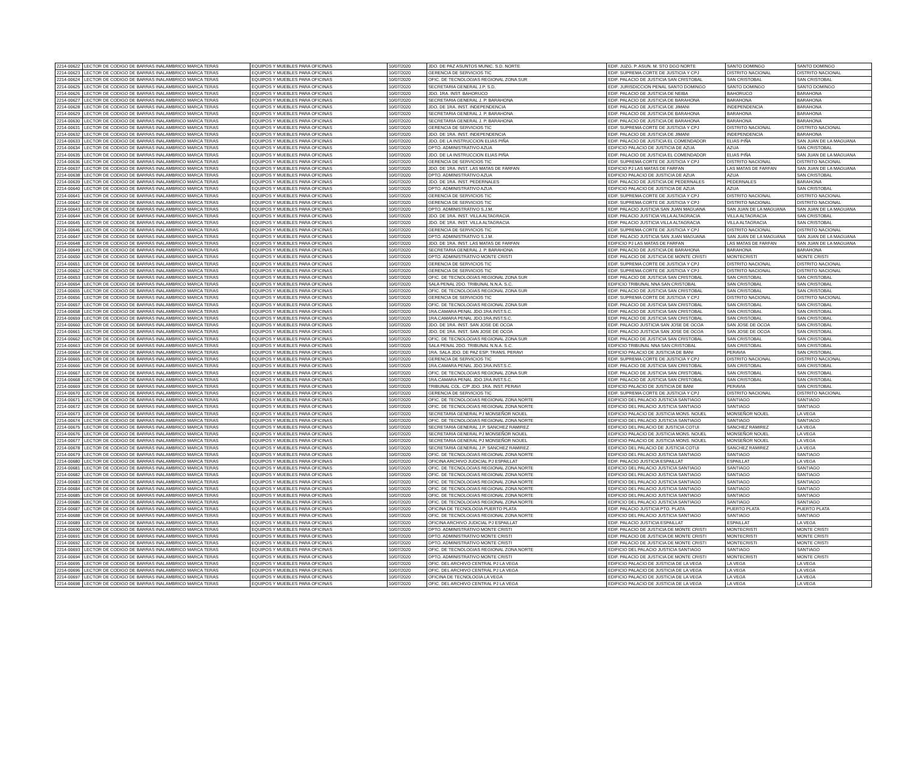| 2214-00622 | LECTOR DE CODIGO DE BARRAS INALAMBRICO MARCA TERAS | EQUIPOS Y MUEBLES PARA OFICINAS | 10/07/2020 | JDO. DE PAZ ASUNTOS MUNIC. S.D. NORTE | EDIF. JUZG. P. ASUN. M. STO DGO NORTE | SANTO DOMINGO | SANTO DOMINGO |
| 2214-00623 | LECTOR DE CODIGO DE BARRAS INALAMBRICO MARCA TERAS | EQUIPOS Y MUEBLES PARA OFICINAS | 10/07/2020 | GERENCIA DE SERVICIOS TIC | EDIF. SUPREMA CORTE DE JUSTICIA Y CPJ | DISTRITO NACIONAL | DISTRITO NACIONAL |
| 2214-00624 | LECTOR DE CODIGO DE BARRAS INALAMBRICO MARCA TERAS | EQUIPOS Y MUEBLES PARA OFICINAS | 10/07/2020 | OFIC. DE TECNOLOGIAS REGIONAL ZONA SUR | EDIF. PALACIO DE JUSTICIA SAN CRISTOBAL | SAN CRISTOBAL | SAN CRISTOBAL |
| 2214-00625 | LECTOR DE CODIGO DE BARRAS INALAMBRICO MARCA TERAS | EQUIPOS Y MUEBLES PARA OFICINAS | 10/07/2020 | SECRETARIA GENERAL J.P. S.D. | EDIF. JURISDICCION PENAL SANTO DOMINGO | SANTO DOMINGO | SANTO DOMINGO |
| 2214-00626 | LECTOR DE CODIGO DE BARRAS INALAMBRICO MARCA TERAS | EQUIPOS Y MUEBLES PARA OFICINAS | 10/07/2020 | JDO. 1RA. INST. BAHORUCO | EDIF. PALACIO DE JUSTICIA DE NEIBA | BAHORUCO | BARAHONA |
| 2214-00627 | LECTOR DE CODIGO DE BARRAS INALAMBRICO MARCA TERAS | EQUIPOS Y MUEBLES PARA OFICINAS | 10/07/2020 | SECRETARIA GENERAL J. P. BARAHONA | EDIF. PALACIO DE JUSTICIA DE BARAHONA | BARAHONA | BARAHONA |
| 2214-00628 | LECTOR DE CODIGO DE BARRAS INALAMBRICO MARCA TERAS | EQUIPOS Y MUEBLES PARA OFICINAS | 10/07/2020 | JDO. DE 1RA. INST. INDEPENDENCIA | EDIF. PALACIO DE JUSTICIA DE JIMANI | INDEPENDENCIA | BARAHONA |
| 2214-00629 | LECTOR DE CODIGO DE BARRAS INALAMBRICO MARCA TERAS | EQUIPOS Y MUEBLES PARA OFICINAS | 10/07/2020 | SECRETARIA GENERAL J. P. BARAHONA | EDIF. PALACIO DE JUSTICIA DE BARAHONA | BARAHONA | BARAHONA |
| 2214-00630 | LECTOR DE CODIGO DE BARRAS INALAMBRICO MARCA TERAS | EQUIPOS Y MUEBLES PARA OFICINAS | 10/07/2020 | SECRETARIA GENERAL J. P. BARAHONA | EDIF. PALACIO DE JUSTICIA DE BARAHONA | BARAHONA | BARAHONA |
| 2214-00631 | LECTOR DE CODIGO DE BARRAS INALAMBRICO MARCA TERAS | EQUIPOS Y MUEBLES PARA OFICINAS | 10/07/2020 | GERENCIA DE SERVICIOS TIC | EDIF. SUPREMA CORTE DE JUSTICIA Y CPJ | DISTRITO NACIONAL | DISTRITO NACIONAL |
| 2214-00632 | LECTOR DE CODIGO DE BARRAS INALAMBRICO MARCA TERAS | EQUIPOS Y MUEBLES PARA OFICINAS | 10/07/2020 | JDO. DE 1RA. INST. INDEPENDENCIA | EDIF. PALACIO DE JUSTICIA DE JIMANI | INDEPENDENCIA | BARAHONA |
| 2214-00633 | LECTOR DE CODIGO DE BARRAS INALAMBRICO MARCA TERAS | EQUIPOS Y MUEBLES PARA OFICINAS | 10/07/2020 | JDO. DE LA INSTRUCCION ELIAS PIÑA | EDIF. PALACIO DE JUSTICIA EL COMENDADOR | ELIAS PIÑA | SAN JUAN DE LA MAGUANA |
| 2214-00634 | LECTOR DE CODIGO DE BARRAS INALAMBRICO MARCA TERAS | EQUIPOS Y MUEBLES PARA OFICINAS | 10/07/2020 | DPTO. ADMINISTRATIVO AZUA | EDIFICIO PALACIO DE JUSTICIA DE AZUA | AZUA | SAN CRISTOBAL |
| 2214-00635 | LECTOR DE CODIGO DE BARRAS INALAMBRICO MARCA TERAS | EQUIPOS Y MUEBLES PARA OFICINAS | 10/07/2020 | JDO. DE LA INSTRUCCION ELIAS PIÑA | EDIF. PALACIO DE JUSTICIA EL COMENDADOR | ELIAS PIÑA | SAN JUAN DE LA MAGUANA |
| 2214-00636 | LECTOR DE CODIGO DE BARRAS INALAMBRICO MARCA TERAS | EQUIPOS Y MUEBLES PARA OFICINAS | 10/07/2020 | GERENCIA DE SERVICIOS TIC | EDIF. SUPREMA CORTE DE JUSTICIA Y CPJ | DISTRITO NACIONAL | DISTRITO NACIONAL |
| 2214-00637 | LECTOR DE CODIGO DE BARRAS INALAMBRICO MARCA TERAS | EQUIPOS Y MUEBLES PARA OFICINAS | 10/07/2020 | JDO. DE 1RA. INST. LAS MATAS DE FARFAN | EDIFICIO PJ LAS MATAS DE FARFAN | LAS MATAS DE FARFAN | SAN JUAN DE LA MAGUANA |
| 2214-00638 | LECTOR DE CODIGO DE BARRAS INALAMBRICO MARCA TERAS | EQUIPOS Y MUEBLES PARA OFICINAS | 10/07/2020 | DPTO. ADMINISTRATIVO AZUA | EDIFICIO PALACIO DE JUSTICIA DE AZUA | AZUA | SAN CRISTOBAL |
| 2214-00639 | LECTOR DE CODIGO DE BARRAS INALAMBRICO MARCA TERAS | EQUIPOS Y MUEBLES PARA OFICINAS | 10/07/2020 | JDO. DE 1RA. INST. PEDERNALES | EDIF. PALACIO DE JUSTICIA DE PEDERNALES | PEDERNALES | BARAHONA |
| 2214-00640 | LECTOR DE CODIGO DE BARRAS INALAMBRICO MARCA TERAS | EQUIPOS Y MUEBLES PARA OFICINAS | 10/07/2020 | DPTO. ADMINISTRATIVO AZUA | EDIFICIO PALACIO DE JUSTICIA DE AZUA | AZUA | SAN CRISTOBAL |
| 2214-00641 | LECTOR DE CODIGO DE BARRAS INALAMBRICO MARCA TERAS | EQUIPOS Y MUEBLES PARA OFICINAS | 10/07/2020 | GERENCIA DE SERVICIOS TIC | EDIF. SUPREMA CORTE DE JUSTICIA Y CPJ | DISTRITO NACIONAL | DISTRITO NACIONAL |
| 2214-00642 | LECTOR DE CODIGO DE BARRAS INALAMBRICO MARCA TERAS | EQUIPOS Y MUEBLES PARA OFICINAS | 10/07/2020 | GERENCIA DE SERVICIOS TIC | EDIF. SUPREMA CORTE DE JUSTICIA Y CPJ | DISTRITO NACIONAL | DISTRITO NACIONAL |
| 2214-00643 | LECTOR DE CODIGO DE BARRAS INALAMBRICO MARCA TERAS | EQUIPOS Y MUEBLES PARA OFICINAS | 10/07/2020 | DPTO. ADMINISTRATIVO S.J.M. | EDIF. PALACIO JUSTICIA SAN JUAN MAGUANA | SAN JUAN DE LA MAGUANA | SAN JUAN DE LA MAGUANA |
| 2214-00644 | LECTOR DE CODIGO DE BARRAS INALAMBRICO MARCA TERAS | EQUIPOS Y MUEBLES PARA OFICINAS | 10/07/2020 | JDO. DE 1RA. INST. VILLA ALTAGRACIA | EDIF. PALACIO JUSTICIA VILLA ALTAGRACIA | VILLA ALTAGRACIA | SAN CRISTOBAL |
| 2214-00645 | LECTOR DE CODIGO DE BARRAS INALAMBRICO MARCA TERAS | EQUIPOS Y MUEBLES PARA OFICINAS | 10/07/2020 | JDO. DE 1RA. INST. VILLA ALTAGRACIA | EDIF. PALACIO JUSTICIA VILLA ALTAGRACIA | VILLA ALTAGRACIA | SAN CRISTOBAL |
| 2214-00646 | LECTOR DE CODIGO DE BARRAS INALAMBRICO MARCA TERAS | EQUIPOS Y MUEBLES PARA OFICINAS | 10/07/2020 | GERENCIA DE SERVICIOS TIC | EDIF. SUPREMA CORTE DE JUSTICIA Y CPJ | DISTRITO NACIONAL | DISTRITO NACIONAL |
| 2214-00647 | LECTOR DE CODIGO DE BARRAS INALAMBRICO MARCA TERAS | EQUIPOS Y MUEBLES PARA OFICINAS | 10/07/2020 | DPTO. ADMINISTRATIVO S.J.M. | EDIF. PALACIO JUSTICIA SAN JUAN MAGUANA | SAN JUAN DE LA MAGUANA | SAN JUAN DE LA MAGUANA |
| 2214-00648 | LECTOR DE CODIGO DE BARRAS INALAMBRICO MARCA TERAS | EQUIPOS Y MUEBLES PARA OFICINAS | 10/07/2020 | JDO. DE 1RA. INST. LAS MATAS DE FARFAN | EDIFICIO PJ LAS MATAS DE FARFAN | LAS MATAS DE FARFAN | SAN JUAN DE LA MAGUANA |
| 2214-00649 | LECTOR DE CODIGO DE BARRAS INALAMBRICO MARCA TERAS | EQUIPOS Y MUEBLES PARA OFICINAS | 10/07/2020 | SECRETARIA GENERAL J. P. BARAHONA | EDIF. PALACIO DE JUSTICIA DE BARAHONA | BARAHONA | BARAHONA |
| 2214-00650 | LECTOR DE CODIGO DE BARRAS INALAMBRICO MARCA TERAS | EQUIPOS Y MUEBLES PARA OFICINAS | 10/07/2020 | DPTO. ADMINISTRATIVO MONTE CRISTI | EDIF. PALACIO DE JUSTICIA DE MONTE CRISTI | MONTECRISTI | MONTE CRISTI |
| 2214-00651 | LECTOR DE CODIGO DE BARRAS INALAMBRICO MARCA TERAS | EQUIPOS Y MUEBLES PARA OFICINAS | 10/07/2020 | GERENCIA DE SERVICIOS TIC | EDIF. SUPREMA CORTE DE JUSTICIA Y CPJ | DISTRITO NACIONAL | DISTRITO NACIONAL |
| 2214-00652 | LECTOR DE CODIGO DE BARRAS INALAMBRICO MARCA TERAS | EQUIPOS Y MUEBLES PARA OFICINAS | 10/07/2020 | GERENCIA DE SERVICIOS TIC | EDIF. SUPREMA CORTE DE JUSTICIA Y CPJ | DISTRITO NACIONAL | DISTRITO NACIONAL |
| 2214-00653 | LECTOR DE CODIGO DE BARRAS INALAMBRICO MARCA TERAS | EQUIPOS Y MUEBLES PARA OFICINAS | 10/07/2020 | OFIC. DE TECNOLOGIAS REGIONAL ZONA SUR | EDIF. PALACIO DE JUSTICIA SAN CRISTOBAL | SAN CRISTOBAL | SAN CRISTOBAL |
| 2214-00654 | LECTOR DE CODIGO DE BARRAS INALAMBRICO MARCA TERAS | EQUIPOS Y MUEBLES PARA OFICINAS | 10/07/2020 | SALA PENAL 2DO. TRIBUNAL N.N.A. S.C. | EDIFICIO TRIBUNAL NNA SAN CRISTOBAL | SAN CRISTOBAL | SAN CRISTOBAL |
| 2214-00655 | LECTOR DE CODIGO DE BARRAS INALAMBRICO MARCA TERAS | EQUIPOS Y MUEBLES PARA OFICINAS | 10/07/2020 | OFIC. DE TECNOLOGIAS REGIONAL ZONA SUR | EDIF. PALACIO DE JUSTICIA SAN CRISTOBAL | SAN CRISTOBAL | SAN CRISTOBAL |
| 2214-00656 | LECTOR DE CODIGO DE BARRAS INALAMBRICO MARCA TERAS | EQUIPOS Y MUEBLES PARA OFICINAS | 10/07/2020 | GERENCIA DE SERVICIOS TIC | EDIF. SUPREMA CORTE DE JUSTICIA Y CPJ | DISTRITO NACIONAL | DISTRITO NACIONAL |
| 2214-00657 | LECTOR DE CODIGO DE BARRAS INALAMBRICO MARCA TERAS | EQUIPOS Y MUEBLES PARA OFICINAS | 10/07/2020 | OFIC. DE TECNOLOGIAS REGIONAL ZONA SUR | EDIF. PALACIO DE JUSTICIA SAN CRISTOBAL | SAN CRISTOBAL | SAN CRISTOBAL |
| 2214-00658 | LECTOR DE CODIGO DE BARRAS INALAMBRICO MARCA TERAS | EQUIPOS Y MUEBLES PARA OFICINAS | 10/07/2020 | 1RA.CAMARA PENAL JDO.1RA.INST.S.C. | EDIF. PALACIO DE JUSTICIA SAN CRISTOBAL | SAN CRISTOBAL | SAN CRISTOBAL |
| 2214-00659 | LECTOR DE CODIGO DE BARRAS INALAMBRICO MARCA TERAS | EQUIPOS Y MUEBLES PARA OFICINAS | 10/07/2020 | 1RA.CAMARA PENAL JDO.1RA.INST.S.C. | EDIF. PALACIO DE JUSTICIA SAN CRISTOBAL | SAN CRISTOBAL | SAN CRISTOBAL |
| 2214-00660 | LECTOR DE CODIGO DE BARRAS INALAMBRICO MARCA TERAS | EQUIPOS Y MUEBLES PARA OFICINAS | 10/07/2020 | JDO. DE 1RA. INST. SAN JOSE DE OCOA | EDIF. PALACIO JUSTICIA SAN JOSE DE OCOA | SAN JOSE DE OCOA | SAN CRISTOBAL |
| 2214-00661 | LECTOR DE CODIGO DE BARRAS INALAMBRICO MARCA TERAS | EQUIPOS Y MUEBLES PARA OFICINAS | 10/07/2020 | JDO. DE 1RA. INST. SAN JOSE DE OCOA | EDIF. PALACIO JUSTICIA SAN JOSE DE OCOA | SAN JOSE DE OCOA | SAN CRISTOBAL |
| 2214-00662 | LECTOR DE CODIGO DE BARRAS INALAMBRICO MARCA TERAS | EQUIPOS Y MUEBLES PARA OFICINAS | 10/07/2020 | OFIC. DE TECNOLOGIAS REGIONAL ZONA SUR | EDIF. PALACIO DE JUSTICIA SAN CRISTOBAL | SAN CRISTOBAL | SAN CRISTOBAL |
| 2214-00663 | LECTOR DE CODIGO DE BARRAS INALAMBRICO MARCA TERAS | EQUIPOS Y MUEBLES PARA OFICINAS | 10/07/2020 | SALA PENAL 2DO. TRIBUNAL N.N.A. S.C. | EDIFICIO TRIBUNAL NNA SAN CRISTOBAL | SAN CRISTOBAL | SAN CRISTOBAL |
| 2214-00664 | LECTOR DE CODIGO DE BARRAS INALAMBRICO MARCA TERAS | EQUIPOS Y MUEBLES PARA OFICINAS | 10/07/2020 | 1RA. SALA JDO. DE PAZ ESP. TRANS. PERAVI | EDIFICIO PALACIO DE JUSTICIA DE BANI | PERAVIA | SAN CRISTOBAL |
| 2214-00665 | LECTOR DE CODIGO DE BARRAS INALAMBRICO MARCA TERAS | EQUIPOS Y MUEBLES PARA OFICINAS | 10/07/2020 | GERENCIA DE SERVICIOS TIC | EDIF. SUPREMA CORTE DE JUSTICIA Y CPJ | DISTRITO NACIONAL | DISTRITO NACIONAL |
| 2214-00666 | LECTOR DE CODIGO DE BARRAS INALAMBRICO MARCA TERAS | EQUIPOS Y MUEBLES PARA OFICINAS | 10/07/2020 | 1RA.CAMARA PENAL JDO.1RA.INST.S.C. | EDIF. PALACIO DE JUSTICIA SAN CRISTOBAL | SAN CRISTOBAL | SAN CRISTOBAL |
| 2214-00667 | LECTOR DE CODIGO DE BARRAS INALAMBRICO MARCA TERAS | EQUIPOS Y MUEBLES PARA OFICINAS | 10/07/2020 | OFIC. DE TECNOLOGIAS REGIONAL ZONA SUR | EDIF. PALACIO DE JUSTICIA SAN CRISTOBAL | SAN CRISTOBAL | SAN CRISTOBAL |
| 2214-00668 | LECTOR DE CODIGO DE BARRAS INALAMBRICO MARCA TERAS | EQUIPOS Y MUEBLES PARA OFICINAS | 10/07/2020 | 1RA.CAMARA PENAL JDO.1RA.INST.S.C. | EDIF. PALACIO DE JUSTICIA SAN CRISTOBAL | SAN CRISTOBAL | SAN CRISTOBAL |
| 2214-00669 | LECTOR DE CODIGO DE BARRAS INALAMBRICO MARCA TERAS | EQUIPOS Y MUEBLES PARA OFICINAS | 10/07/2020 | TRIBUNAL COL. C/P JDO. 1RA. INST. PERAVI | EDIFICIO PALACIO DE JUSTICIA DE BANI | PERAVIA | SAN CRISTOBAL |
| 2214-00670 | LECTOR DE CODIGO DE BARRAS INALAMBRICO MARCA TERAS | EQUIPOS Y MUEBLES PARA OFICINAS | 10/07/2020 | GERENCIA DE SERVICIOS TIC | EDIF. SUPREMA CORTE DE JUSTICIA Y CPJ | DISTRITO NACIONAL | DISTRITO NACIONAL |
| 2214-00671 | LECTOR DE CODIGO DE BARRAS INALAMBRICO MARCA TERAS | EQUIPOS Y MUEBLES PARA OFICINAS | 10/07/2020 | OFIC. DE TECNOLOGIAS REGIONAL ZONA NORTE | EDIFICIO DEL PALACIO JUSTICIA SANTIAGO | SANTIAGO | SANTIAGO |
| 2214-00672 | LECTOR DE CODIGO DE BARRAS INALAMBRICO MARCA TERAS | EQUIPOS Y MUEBLES PARA OFICINAS | 10/07/2020 | OFIC. DE TECNOLOGIAS REGIONAL ZONA NORTE | EDIFICIO DEL PALACIO JUSTICIA SANTIAGO | SANTIAGO | SANTIAGO |
| 2214-00673 | LECTOR DE CODIGO DE BARRAS INALAMBRICO MARCA TERAS | EQUIPOS Y MUEBLES PARA OFICINAS | 10/07/2020 | SECRETARIA GENERAL PJ MONSEÑOR NOUEL | EDIFICIO PALACIO DE JUSTICIA MONS. NOUEL | MONSEÑOR NOUEL | LA VEGA |
| 2214-00674 | LECTOR DE CODIGO DE BARRAS INALAMBRICO MARCA TERAS | EQUIPOS Y MUEBLES PARA OFICINAS | 10/07/2020 | OFIC. DE TECNOLOGIAS REGIONAL ZONA NORTE | EDIFICIO DEL PALACIO JUSTICIA SANTIAGO | SANTIAGO | SANTIAGO |
| 2214-00675 | LECTOR DE CODIGO DE BARRAS INALAMBRICO MARCA TERAS | EQUIPOS Y MUEBLES PARA OFICINAS | 10/07/2020 | SECRETARIA GENERAL J.P. SANCHEZ RAMIREZ | EDIFICIO DEL PALACIO DE JUSTICIA COTUI | SANCHEZ RAMIREZ | LA VEGA |
| 2214-00676 | LECTOR DE CODIGO DE BARRAS INALAMBRICO MARCA TERAS | EQUIPOS Y MUEBLES PARA OFICINAS | 10/07/2020 | SECRETARIA GENERAL PJ MONSEÑOR NOUEL | EDIFICIO PALACIO DE JUSTICIA MONS. NOUEL | MONSEÑOR NOUEL | LA VEGA |
| 2214-00677 | LECTOR DE CODIGO DE BARRAS INALAMBRICO MARCA TERAS | EQUIPOS Y MUEBLES PARA OFICINAS | 10/07/2020 | SECRETARIA GENERAL PJ MONSEÑOR NOUEL | EDIFICIO PALACIO DE JUSTICIA MONS. NOUEL | MONSEÑOR NOUEL | LA VEGA |
| 2214-00678 | LECTOR DE CODIGO DE BARRAS INALAMBRICO MARCA TERAS | EQUIPOS Y MUEBLES PARA OFICINAS | 10/07/2020 | SECRETARIA GENERAL J.P. SANCHEZ RAMIREZ | EDIFICIO DEL PALACIO DE JUSTICIA COTUI | SANCHEZ RAMIREZ | LA VEGA |
| 2214-00679 | LECTOR DE CODIGO DE BARRAS INALAMBRICO MARCA TERAS | EQUIPOS Y MUEBLES PARA OFICINAS | 10/07/2020 | OFIC. DE TECNOLOGIAS REGIONAL ZONA NORTE | EDIFICIO DEL PALACIO JUSTICIA SANTIAGO | SANTIAGO | SANTIAGO |
| 2214-00680 | LECTOR DE CODIGO DE BARRAS INALAMBRICO MARCA TERAS | EQUIPOS Y MUEBLES PARA OFICINAS | 10/07/2020 | OFICINA ARCHIVO JUDICIAL PJ ESPAILLAT | EDIF. PALACIO JUSTICIA ESPAILLAT | ESPAILLAT | LA VEGA |
| 2214-00681 | LECTOR DE CODIGO DE BARRAS INALAMBRICO MARCA TERAS | EQUIPOS Y MUEBLES PARA OFICINAS | 10/07/2020 | OFIC. DE TECNOLOGIAS REGIONAL ZONA NORTE | EDIFICIO DEL PALACIO JUSTICIA SANTIAGO | SANTIAGO | SANTIAGO |
| 2214-00682 | LECTOR DE CODIGO DE BARRAS INALAMBRICO MARCA TERAS | EQUIPOS Y MUEBLES PARA OFICINAS | 10/07/2020 | OFIC. DE TECNOLOGIAS REGIONAL ZONA NORTE | EDIFICIO DEL PALACIO JUSTICIA SANTIAGO | SANTIAGO | SANTIAGO |
| 2214-00683 | LECTOR DE CODIGO DE BARRAS INALAMBRICO MARCA TERAS | EQUIPOS Y MUEBLES PARA OFICINAS | 10/07/2020 | OFIC. DE TECNOLOGIAS REGIONAL ZONA NORTE | EDIFICIO DEL PALACIO JUSTICIA SANTIAGO | SANTIAGO | SANTIAGO |
| 2214-00684 | LECTOR DE CODIGO DE BARRAS INALAMBRICO MARCA TERAS | EQUIPOS Y MUEBLES PARA OFICINAS | 10/07/2020 | OFIC. DE TECNOLOGIAS REGIONAL ZONA NORTE | EDIFICIO DEL PALACIO JUSTICIA SANTIAGO | SANTIAGO | SANTIAGO |
| 2214-00685 | LECTOR DE CODIGO DE BARRAS INALAMBRICO MARCA TERAS | EQUIPOS Y MUEBLES PARA OFICINAS | 10/07/2020 | OFIC. DE TECNOLOGIAS REGIONAL ZONA NORTE | EDIFICIO DEL PALACIO JUSTICIA SANTIAGO | SANTIAGO | SANTIAGO |
| 2214-00686 | LECTOR DE CODIGO DE BARRAS INALAMBRICO MARCA TERAS | EQUIPOS Y MUEBLES PARA OFICINAS | 10/07/2020 | OFIC. DE TECNOLOGIAS REGIONAL ZONA NORTE | EDIFICIO DEL PALACIO JUSTICIA SANTIAGO | SANTIAGO | SANTIAGO |
| 2214-00687 | LECTOR DE CODIGO DE BARRAS INALAMBRICO MARCA TERAS | EQUIPOS Y MUEBLES PARA OFICINAS | 10/07/2020 | OFICINA DE TECNOLOGIA PUERTO PLATA | EDIF. PALACIO JUSTICIA PTO. PLATA | PUERTO PLATA | PUERTO PLATA |
| 2214-00688 | LECTOR DE CODIGO DE BARRAS INALAMBRICO MARCA TERAS | EQUIPOS Y MUEBLES PARA OFICINAS | 10/07/2020 | OFIC. DE TECNOLOGIAS REGIONAL ZONA NORTE | EDIFICIO DEL PALACIO JUSTICIA SANTIAGO | SANTIAGO | SANTIAGO |
| 2214-00689 | LECTOR DE CODIGO DE BARRAS INALAMBRICO MARCA TERAS | EQUIPOS Y MUEBLES PARA OFICINAS | 10/07/2020 | OFICINA ARCHIVO JUDICIAL PJ ESPAILLAT | EDIF. PALACIO JUSTICIA ESPAILLAT | ESPAILLAT | LA VEGA |
| 2214-00690 | LECTOR DE CODIGO DE BARRAS INALAMBRICO MARCA TERAS | EQUIPOS Y MUEBLES PARA OFICINAS | 10/07/2020 | DPTO. ADMINISTRATIVO MONTE CRISTI | EDIF. PALACIO DE JUSTICIA DE MONTE CRISTI | MONTECRISTI | MONTE CRISTI |
| 2214-00691 | LECTOR DE CODIGO DE BARRAS INALAMBRICO MARCA TERAS | EQUIPOS Y MUEBLES PARA OFICINAS | 10/07/2020 | DPTO. ADMINISTRATIVO MONTE CRISTI | EDIF. PALACIO DE JUSTICIA DE MONTE CRISTI | MONTECRISTI | MONTE CRISTI |
| 2214-00692 | LECTOR DE CODIGO DE BARRAS INALAMBRICO MARCA TERAS | EQUIPOS Y MUEBLES PARA OFICINAS | 10/07/2020 | DPTO. ADMINISTRATIVO MONTE CRISTI | EDIF. PALACIO DE JUSTICIA DE MONTE CRISTI | MONTECRISTI | MONTE CRISTI |
| 2214-00693 | LECTOR DE CODIGO DE BARRAS INALAMBRICO MARCA TERAS | EQUIPOS Y MUEBLES PARA OFICINAS | 10/07/2020 | OFIC. DE TECNOLOGIAS REGIONAL ZONA NORTE | EDIFICIO DEL PALACIO JUSTICIA SANTIAGO | SANTIAGO | SANTIAGO |
| 2214-00694 | LECTOR DE CODIGO DE BARRAS INALAMBRICO MARCA TERAS | EQUIPOS Y MUEBLES PARA OFICINAS | 10/07/2020 | DPTO. ADMINISTRATIVO MONTE CRISTI | EDIF. PALACIO DE JUSTICIA DE MONTE CRISTI | MONTECRISTI | MONTE CRISTI |
| 2214-00695 | LECTOR DE CODIGO DE BARRAS INALAMBRICO MARCA TERAS | EQUIPOS Y MUEBLES PARA OFICINAS | 10/07/2020 | OFIC. DEL ARCHIVO CENTRAL PJ LA VEGA | EDIFICIO PALACIO DE JUSTICIA DE LA VEGA | LA VEGA | LA VEGA |
| 2214-00696 | LECTOR DE CODIGO DE BARRAS INALAMBRICO MARCA TERAS | EQUIPOS Y MUEBLES PARA OFICINAS | 10/07/2020 | OFIC. DEL ARCHIVO CENTRAL PJ LA VEGA | EDIFICIO PALACIO DE JUSTICIA DE LA VEGA | LA VEGA | LA VEGA |
| 2214-00697 | LECTOR DE CODIGO DE BARRAS INALAMBRICO MARCA TERAS | EQUIPOS Y MUEBLES PARA OFICINAS | 10/07/2020 | OFICINA DE TECNOLOGIA LA VEGA | EDIFICIO PALACIO DE JUSTICIA DE LA VEGA | LA VEGA | LA VEGA |
| 2214-00698 | LECTOR DE CODIGO DE BARRAS INALAMBRICO MARCA TERAS | EQUIPOS Y MUEBLES PARA OFICINAS | 10/07/2020 | OFIC. DEL ARCHIVO CENTRAL PJ LA VEGA | EDIFICIO PALACIO DE JUSTICIA DE LA VEGA | LA VEGA | LA VEGA |